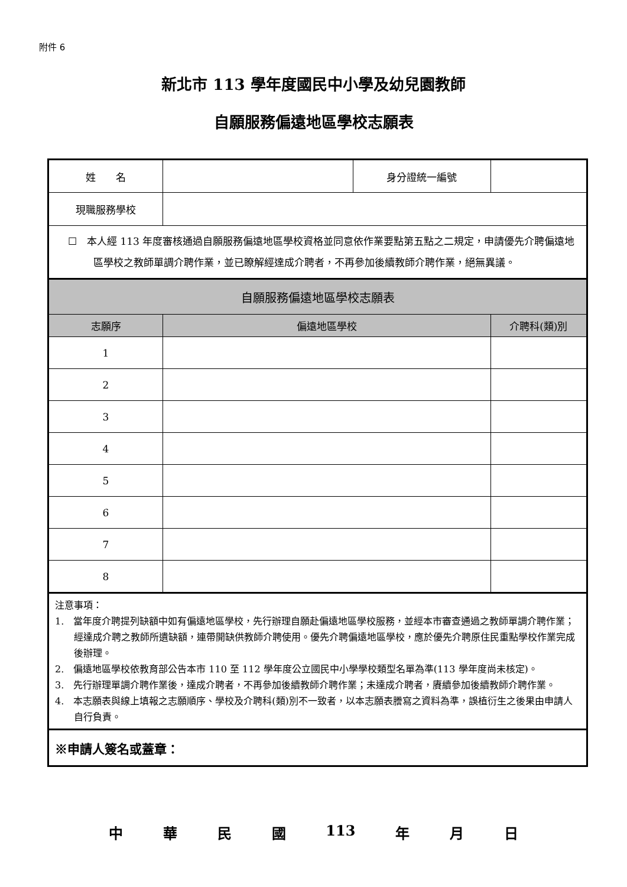附件 6
新北市 113 學年度國民中小學及幼兒園教師
自願服務偏遠地區學校志願表
| 姓 名 | | 身分證統一編號 | |
| 現職服務學校 | | | |
| ☐ 本人經 113 年度審核通過自願服務偏遠地區學校資格並同意依作業要點第五點之二規定，申請優先介聘偏遠地區學校之教師單調介聘作業，並已瞭解經達成介聘者，不再參加後續教師介聘作業，絕無異議。 | | | |
| 自願服務偏遠地區學校志願表 | | | |
| 志願序 | 偏遠地區學校 | | 介聘科(類)別 |
| 1 | | | |
| 2 | | | |
| 3 | | | |
| 4 | | | |
| 5 | | | |
| 6 | | | |
| 7 | | | |
| 8 | | | |
| 注意事項： 1. 當年度介聘提列缺額中如有偏遠地區學校，先行辦理自願赴偏遠地區學校服務，並經本市審查通過之教師單調介聘作業；經達成介聘之教師所遺缺額，連帶開缺供教師介聘使用。優先介聘偏遠地區學校，應於優先介聘原住民重點學校作業完成後辦理。 2. 偏遠地區學校依教育部公告本市 110 至 112 學年度公立國民中小學學校類型名單為準(113 學年度尚未核定)。 3. 先行辦理單調介聘作業後，達成介聘者，不再參加後續教師介聘作業；未達成介聘者，賡續參加後續教師介聘作業。 4. 本志願表與線上填報之志願順序、學校及介聘科(類)別不一致者，以本志願表謄寫之資料為準，誤植衍生之後果由申請人自行負責。 | | | |
| ※申請人簽名或蓋章： | | | |
中 華 民 國 113 年 月 日